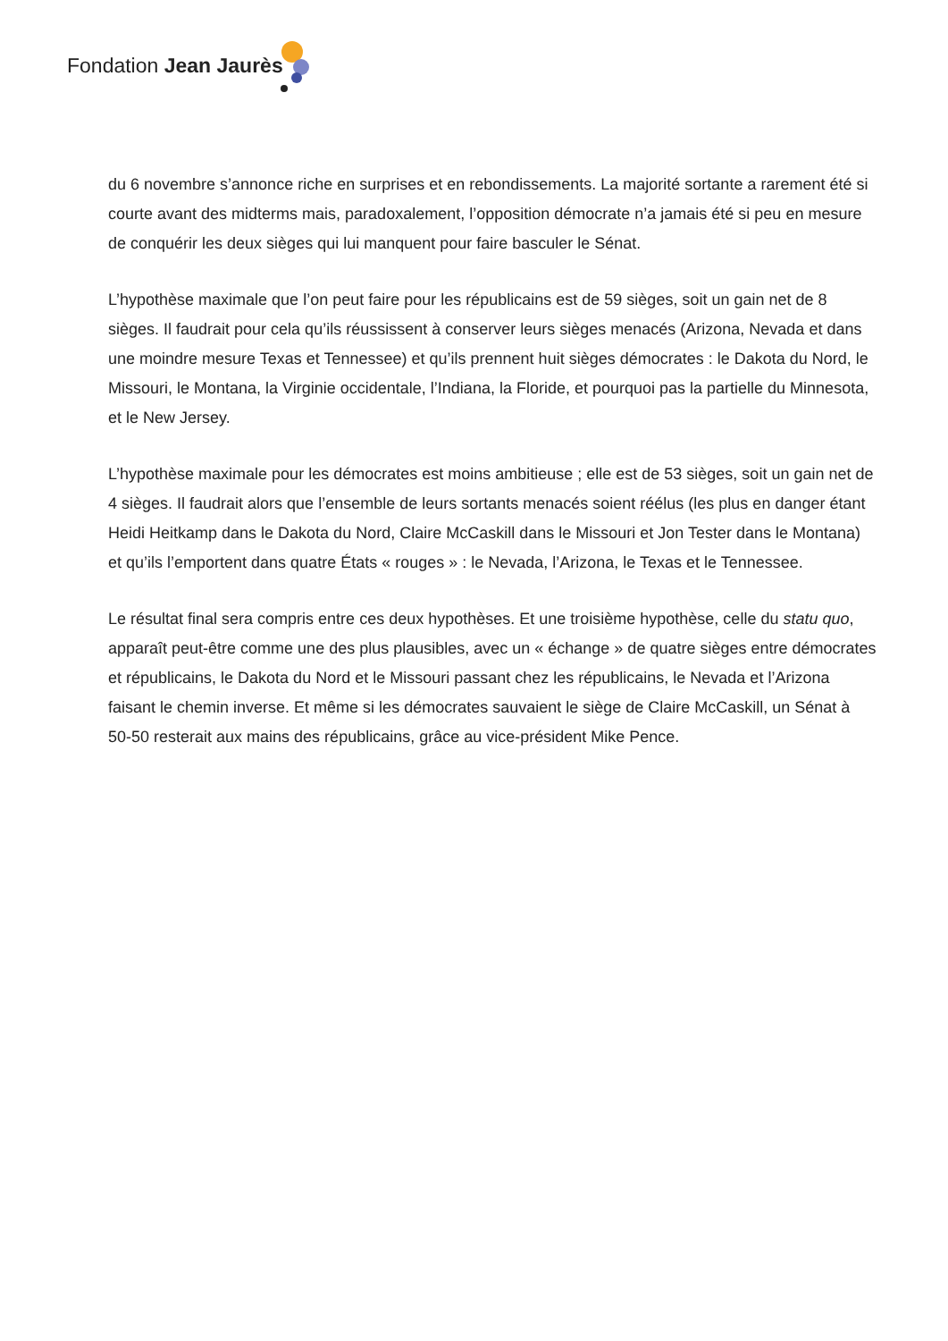Fondation Jean Jaurès
du 6 novembre s’annonce riche en surprises et en rebondissements. La majorité sortante a rarement été si courte avant des midterms mais, paradoxalement, l’opposition démocrate n’a jamais été si peu en mesure de conquérir les deux sièges qui lui manquent pour faire basculer le Sénat.
L’hypothèse maximale que l’on peut faire pour les républicains est de 59 sièges, soit un gain net de 8 sièges. Il faudrait pour cela qu’ils réussissent à conserver leurs sièges menacés (Arizona, Nevada et dans une moindre mesure Texas et Tennessee) et qu’ils prennent huit sièges démocrates : le Dakota du Nord, le Missouri, le Montana, la Virginie occidentale, l’Indiana, la Floride, et pourquoi pas la partielle du Minnesota, et le New Jersey.
L’hypothèse maximale pour les démocrates est moins ambitieuse ; elle est de 53 sièges, soit un gain net de 4 sièges. Il faudrait alors que l’ensemble de leurs sortants menacés soient réélus (les plus en danger étant Heidi Heitkamp dans le Dakota du Nord, Claire McCaskill dans le Missouri et Jon Tester dans le Montana) et qu’ils l’emportent dans quatre États « rouges » : le Nevada, l’Arizona, le Texas et le Tennessee.
Le résultat final sera compris entre ces deux hypothèses. Et une troisième hypothèse, celle du statu quo, apparaît peut-être comme une des plus plausibles, avec un « échange » de quatre sièges entre démocrates et républicains, le Dakota du Nord et le Missouri passant chez les républicains, le Nevada et l’Arizona faisant le chemin inverse. Et même si les démocrates sauvaient le siège de Claire McCaskill, un Sénat à 50-50 resterait aux mains des républicains, grâce au vice-président Mike Pence.